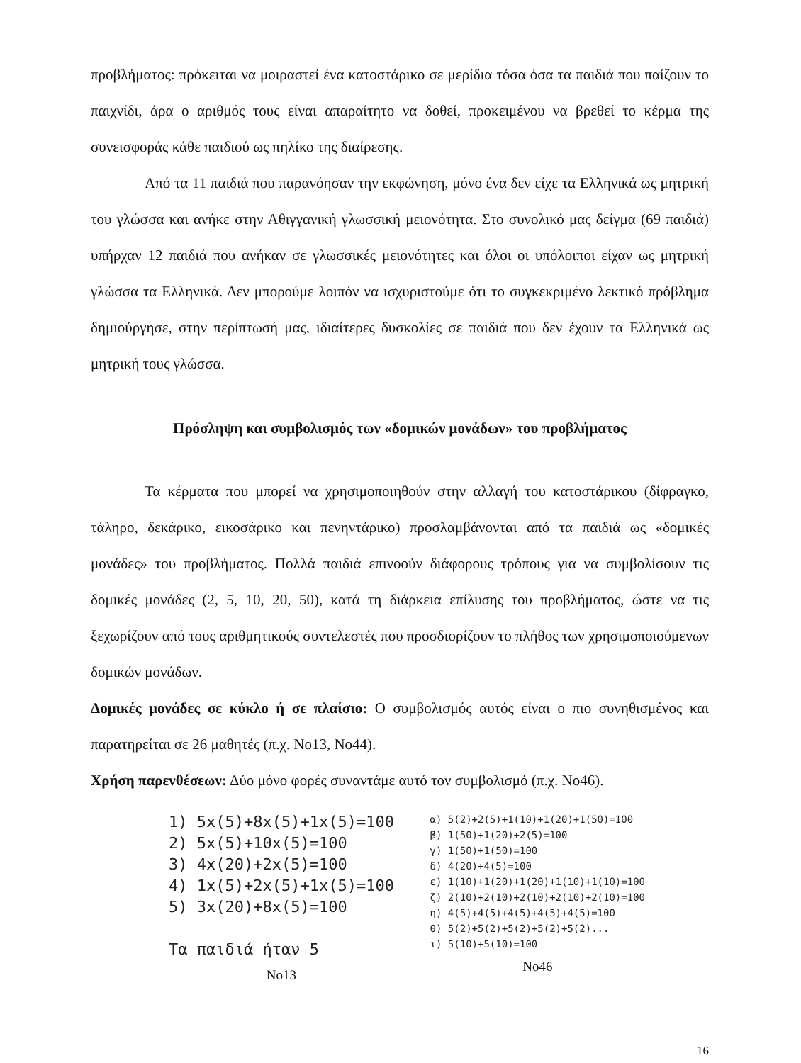προβλήματος: πρόκειται να μοιραστεί ένα κατοστάρικο σε μερίδια τόσα όσα τα παιδιά που παίζουν το παιχνίδι, άρα ο αριθμός τους είναι απαραίτητο να δοθεί, προκειμένου να βρεθεί το κέρμα της συνεισφοράς κάθε παιδιού ως πηλίκο της διαίρεσης.
Από τα 11 παιδιά που παρανόησαν την εκφώνηση, μόνο ένα δεν είχε τα Ελληνικά ως μητρική του γλώσσα και ανήκε στην Αθιγγανική γλωσσική μειονότητα. Στο συνολικό μας δείγμα (69 παιδιά) υπήρχαν 12 παιδιά που ανήκαν σε γλωσσικές μειονότητες και όλοι οι υπόλοιποι είχαν ως μητρική γλώσσα τα Ελληνικά. Δεν μπορούμε λοιπόν να ισχυριστούμε ότι το συγκεκριμένο λεκτικό πρόβλημα δημιούργησε, στην περίπτωσή μας, ιδιαίτερες δυσκολίες σε παιδιά που δεν έχουν τα Ελληνικά ως μητρική τους γλώσσα.
Πρόσληψη και συμβολισμός των «δομικών μονάδων» του προβλήματος
Τα κέρματα που μπορεί να χρησιμοποιηθούν στην αλλαγή του κατοστάρικου (δίφραγκο, τάληρο, δεκάρικο, εικοσάρικο και πενηντάρικο) προσλαμβάνονται από τα παιδιά ως «δομικές μονάδες» του προβλήματος. Πολλά παιδιά επινοούν διάφορους τρόπους για να συμβολίσουν τις δομικές μονάδες (2, 5, 10, 20, 50), κατά τη διάρκεια επίλυσης του προβλήματος, ώστε να τις ξεχωρίζουν από τους αριθμητικούς συντελεστές που προσδιορίζουν το πλήθος των χρησιμοποιούμενων δομικών μονάδων.
Δομικές μονάδες σε κύκλο ή σε πλαίσιο: Ο συμβολισμός αυτός είναι ο πιο συνηθισμένος και παρατηρείται σε 26 μαθητές (π.χ. Νο13, Νο44).
Χρήση παρενθέσεων: Δύο μόνο φορές συναντάμε αυτό τον συμβολισμό (π.χ. Νο46).
1) 5x(5)+8x(5)+1x(5)=100
2) 5x(5)+10x(5)=100
3) 4x(20)+2x(5)=100
4) 1x(5)+2x(5)+1x(5)=100
5) 3x(20)+8x(5)=100
Τα παιδιά ήταν 5
Νο13
α) 5(2)+2(5)+1(10)+1(20)+1(50)=100
β) 1(50)+1(20)+2(5)=100
γ) 1(50)+1(50)=100
δ) 4(20)+4(5)=100
ε) 1(10)+1(20)+1(20)+1(10)+1(10)=100
ζ) 2(10)+2(10)+2(10)+2(10)+2(10)=100
η) 4(5)+4(5)+4(5)+4(5)+4(5)=100
θ) 5(2)+5(2)+5(2)+5(2)+5(2)...
ι) 5(10)+5(10)=100
Νο46
16